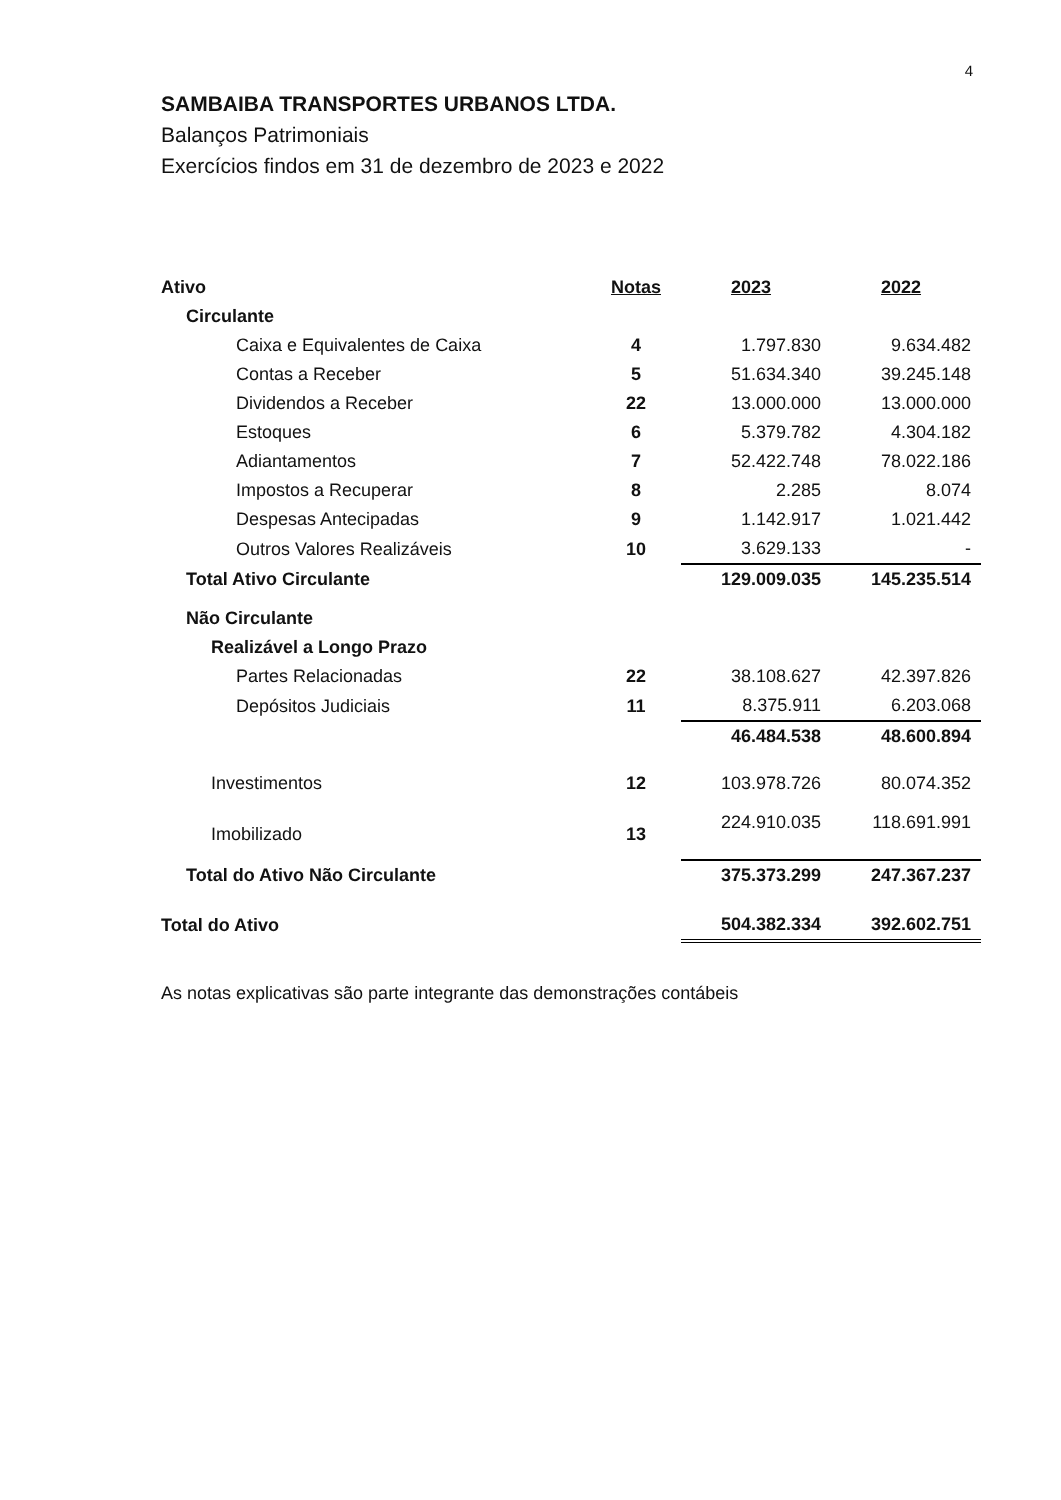4
SAMBAIBA TRANSPORTES URBANOS LTDA.
Balanços Patrimoniais
Exercícios findos em 31 de dezembro de 2023 e 2022
| Ativo | Notas | 2023 | 2022 |
| --- | --- | --- | --- |
| Circulante | | | |
| Caixa e Equivalentes de Caixa | 4 | 1.797.830 | 9.634.482 |
| Contas a Receber | 5 | 51.634.340 | 39.245.148 |
| Dividendos a Receber | 22 | 13.000.000 | 13.000.000 |
| Estoques | 6 | 5.379.782 | 4.304.182 |
| Adiantamentos | 7 | 52.422.748 | 78.022.186 |
| Impostos a Recuperar | 8 | 2.285 | 8.074 |
| Despesas Antecipadas | 9 | 1.142.917 | 1.021.442 |
| Outros Valores Realizáveis | 10 | 3.629.133 | - |
| Total Ativo Circulante | | 129.009.035 | 145.235.514 |
| Não Circulante | | | |
| Realizável a Longo Prazo | | | |
| Partes Relacionadas | 22 | 38.108.627 | 42.397.826 |
| Depósitos Judiciais | 11 | 8.375.911 | 6.203.068 |
| | | 46.484.538 | 48.600.894 |
| Investimentos | 12 | 103.978.726 | 80.074.352 |
| Imobilizado | 13 | 224.910.035 | 118.691.991 |
| Total do Ativo Não Circulante | | 375.373.299 | 247.367.237 |
| Total do Ativo | | 504.382.334 | 392.602.751 |
As notas explicativas são parte integrante das demonstrações contábeis